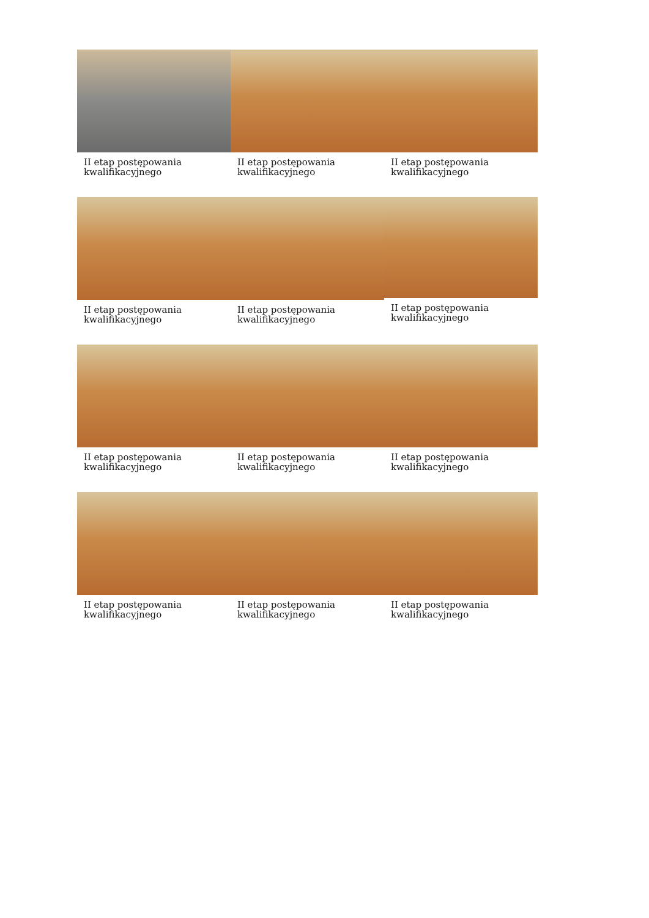II etap postępowania kwalifikacyjnego
II etap postępowania kwalifikacyjnego
II etap postępowania kwalifikacyjnego
II etap postępowania kwalifikacyjnego
II etap postępowania kwalifikacyjnego
II etap postępowania kwalifikacyjnego
II etap postępowania kwalifikacyjnego
II etap postępowania kwalifikacyjnego
II etap postępowania kwalifikacyjnego
II etap postępowania kwalifikacyjnego
II etap postępowania kwalifikacyjnego
II etap postępowania kwalifikacyjnego